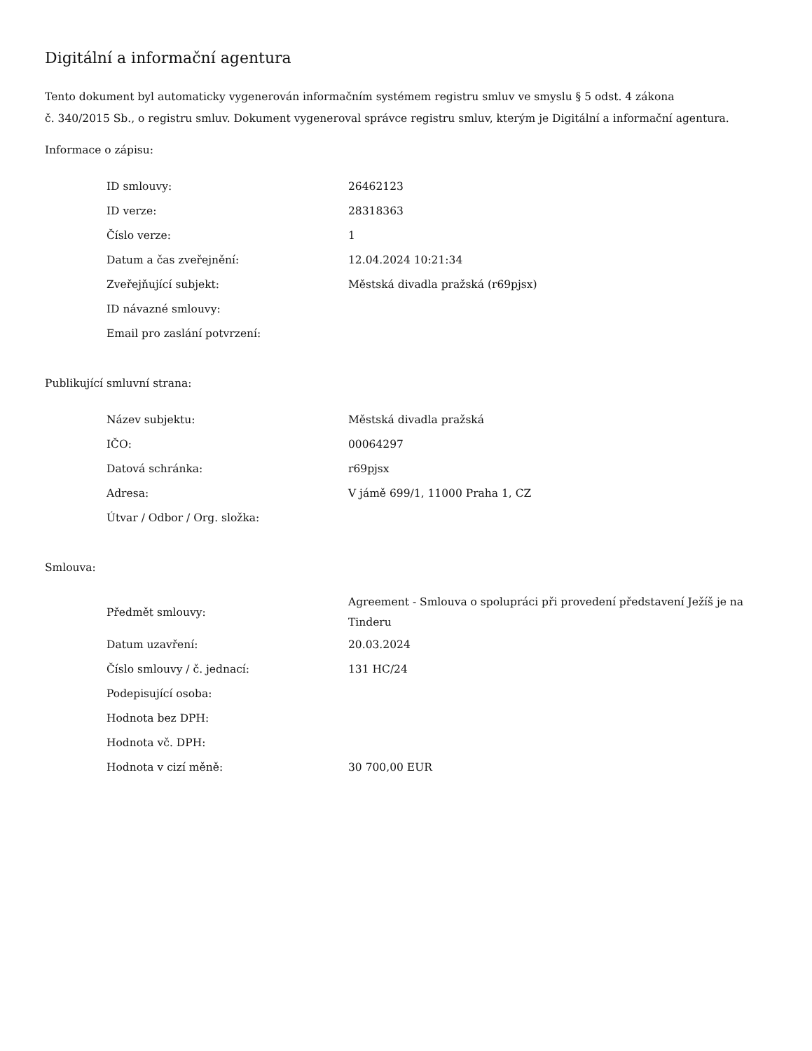Digitální a informační agentura
Tento dokument byl automaticky vygenerován informačním systémem registru smluv ve smyslu § 5 odst. 4 zákona
č. 340/2015 Sb., o registru smluv. Dokument vygeneroval správce registru smluv, kterým je Digitální a informační agentura.
Informace o zápisu:
| ID smlouvy: | 26462123 |
| ID verze: | 28318363 |
| Číslo verze: | 1 |
| Datum a čas zveřejnění: | 12.04.2024 10:21:34 |
| Zveřejňující subjekt: | Městská divadla pražská (r69pjsx) |
| ID návazné smlouvy: | |
| Email pro zaslání potvrzení: | |
Publikující smluvní strana:
| Název subjektu: | Městská divadla pražská |
| IČO: | 00064297 |
| Datová schránka: | r69pjsx |
| Adresa: | V jámě 699/1, 11000 Praha 1, CZ |
| Útvar / Odbor / Org. složka: | |
Smlouva:
| Předmět smlouvy: | Agreement - Smlouva o spolupráci při provedení představení Ježíš je na Tinderu |
| Datum uzavření: | 20.03.2024 |
| Číslo smlouvy / č. jednací: | 131 HC/24 |
| Podepisující osoba: | |
| Hodnota bez DPH: | |
| Hodnota vč. DPH: | |
| Hodnota v cizí měně: | 30 700,00 EUR |